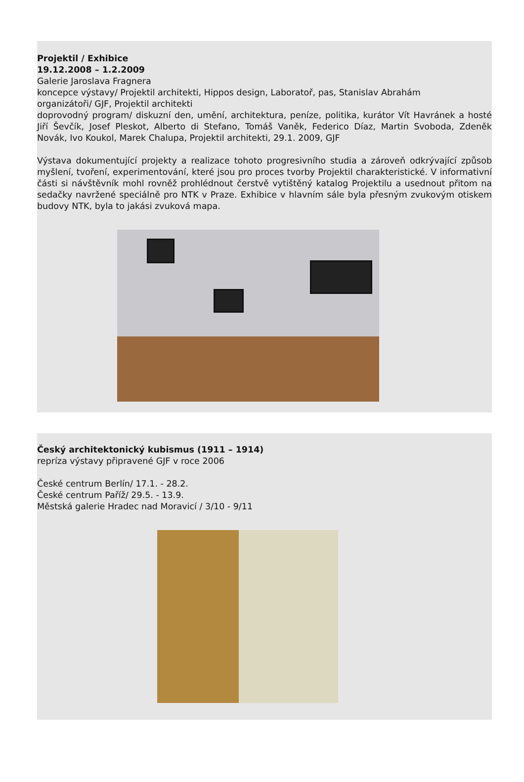Projektil / Exhibice
19.12.2008 – 1.2.2009
Galerie Jaroslava Fragnera
koncepce výstavy/ Projektil architekti, Hippos design, Laboratoř, pas, Stanislav Abrahám
organizátoři/ GJF, Projektil architekti
doprovodný program/ diskuzní den, umění, architektura, peníze, politika, kurátor Vít Havránek a hosté Jiří Ševčík, Josef Pleskot, Alberto di Stefano, Tomáš Vaněk, Federico Díaz, Martin Svoboda, Zdeněk Novák, Ivo Koukol, Marek Chalupa, Projektil architekti, 29.1. 2009, GJF
Výstava dokumentující projekty a realizace tohoto progresivního studia a zároveň odkrývající způsob myšlení, tvoření, experimentování, které jsou pro proces tvorby Projektil charakteristické. V informativní části si návštěvník mohl rovněž prohlédnout čerstvě vytištěný katalog Projektilu a usednout přitom na sedačky navržené speciálně pro NTK v Praze. Exhibice v hlavním sále byla přesným zvukovým otiskem budovy NTK, byla to jakási zvuková mapa.
Český architektonický kubismus (1911 – 1914)
repríza výstavy připravené GJF v roce 2006
České centrum Berlín/ 17.1. - 28.2.
České centrum Paříž/ 29.5. - 13.9.
Městská galerie Hradec nad Moravicí / 3/10 - 9/11